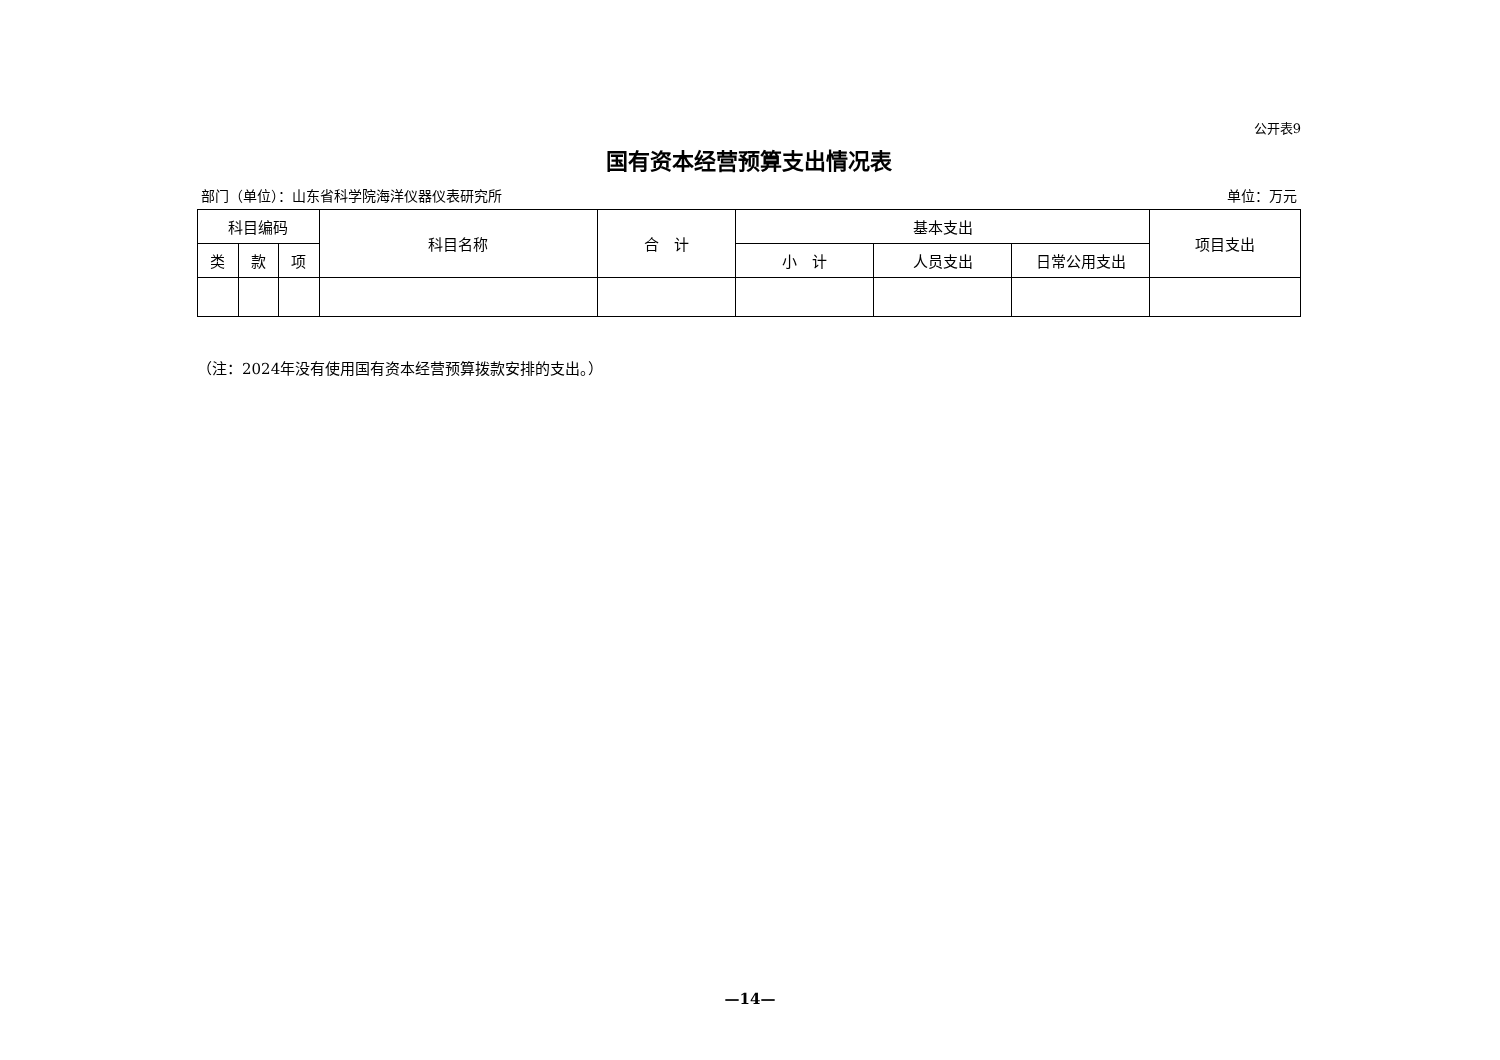公开表9
国有资本经营预算支出情况表
部门（单位）：山东省科学院海洋仪器仪表研究所 单位：万元
| 科目编码 | | | 科目名称 | 合 计 | 基本支出 | | | 项目支出 |
| --- | --- | --- | --- | --- | --- | --- | --- | --- |
| 类 | 款 | 项 | | | 小 计 | 人员支出 | 日常公用支出 | |
（注：2024年没有使用国有资本经营预算拨款安排的支出。）
—14—